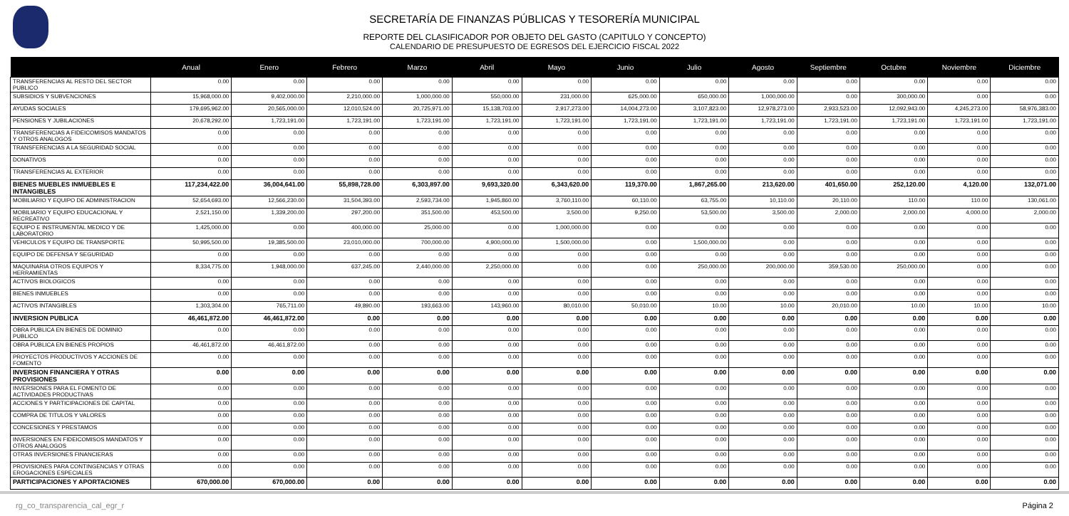SECRETARÍA DE FINANZAS PÚBLICAS Y TESORERÍA MUNICIPAL
REPORTE DEL CLASIFICADOR POR OBJETO DEL GASTO (CAPITULO Y CONCEPTO)
CALENDARIO DE PRESUPUESTO DE EGRESOS DEL EJERCICIO FISCAL 2022
| | Anual | Enero | Febrero | Marzo | Abril | Mayo | Junio | Julio | Agosto | Septiembre | Octubre | Noviembre | Diciembre |
| --- | --- | --- | --- | --- | --- | --- | --- | --- | --- | --- | --- | --- | --- |
| TRANSFERENCIAS AL RESTO DEL SECTOR PUBLICO | 0.00 | 0.00 | 0.00 | 0.00 | 0.00 | 0.00 | 0.00 | 0.00 | 0.00 | 0.00 | 0.00 | 0.00 | 0.00 |
| SUBSIDIOS Y SUBVENCIONES | 15,968,000.00 | 9,402,000.00 | 2,210,000.00 | 1,000,000.00 | 550,000.00 | 231,000.00 | 625,000.00 | 650,000.00 | 1,000,000.00 | 0.00 | 300,000.00 | 0.00 | 0.00 |
| AYUDAS SOCIALES | 179,695,962.00 | 20,565,000.00 | 12,010,524.00 | 20,725,971.00 | 15,138,703.00 | 2,917,273.00 | 14,004,273.00 | 3,107,823.00 | 12,978,273.00 | 2,933,523.00 | 12,092,943.00 | 4,245,273.00 | 58,976,383.00 |
| PENSIONES Y JUBILACIONES | 20,678,292.00 | 1,723,191.00 | 1,723,191.00 | 1,723,191.00 | 1,723,191.00 | 1,723,191.00 | 1,723,191.00 | 1,723,191.00 | 1,723,191.00 | 1,723,191.00 | 1,723,191.00 | 1,723,191.00 | 1,723,191.00 |
| TRANSFERENCIAS A FIDEICOMISOS MANDATOS Y OTROS ANALOGOS | 0.00 | 0.00 | 0.00 | 0.00 | 0.00 | 0.00 | 0.00 | 0.00 | 0.00 | 0.00 | 0.00 | 0.00 | 0.00 |
| TRANSFERENCIAS A LA SEGURIDAD SOCIAL | 0.00 | 0.00 | 0.00 | 0.00 | 0.00 | 0.00 | 0.00 | 0.00 | 0.00 | 0.00 | 0.00 | 0.00 | 0.00 |
| DONATIVOS | 0.00 | 0.00 | 0.00 | 0.00 | 0.00 | 0.00 | 0.00 | 0.00 | 0.00 | 0.00 | 0.00 | 0.00 | 0.00 |
| TRANSFERENCIAS AL EXTERIOR | 0.00 | 0.00 | 0.00 | 0.00 | 0.00 | 0.00 | 0.00 | 0.00 | 0.00 | 0.00 | 0.00 | 0.00 | 0.00 |
| BIENES MUEBLES INMUEBLES E INTANGIBLES | 117,234,422.00 | 36,004,641.00 | 55,898,728.00 | 6,303,897.00 | 9,693,320.00 | 6,343,620.00 | 119,370.00 | 1,867,265.00 | 213,620.00 | 401,650.00 | 252,120.00 | 4,120.00 | 132,071.00 |
| MOBILIARIO Y EQUIPO DE ADMINISTRACION | 52,654,693.00 | 12,566,230.00 | 31,504,393.00 | 2,593,734.00 | 1,945,860.00 | 3,760,110.00 | 60,110.00 | 63,755.00 | 10,110.00 | 20,110.00 | 110.00 | 110.00 | 130,061.00 |
| MOBILIARIO Y EQUIPO EDUCACIONAL Y RECREATIVO | 2,521,150.00 | 1,339,200.00 | 297,200.00 | 351,500.00 | 453,500.00 | 3,500.00 | 9,250.00 | 53,500.00 | 3,500.00 | 2,000.00 | 2,000.00 | 4,000.00 | 2,000.00 |
| EQUIPO E INSTRUMENTAL MEDICO Y DE LABORATORIO | 1,425,000.00 | 0.00 | 400,000.00 | 25,000.00 | 0.00 | 1,000,000.00 | 0.00 | 0.00 | 0.00 | 0.00 | 0.00 | 0.00 | 0.00 |
| VEHICULOS Y EQUIPO DE TRANSPORTE | 50,995,500.00 | 19,385,500.00 | 23,010,000.00 | 700,000.00 | 4,900,000.00 | 1,500,000.00 | 0.00 | 1,500,000.00 | 0.00 | 0.00 | 0.00 | 0.00 | 0.00 |
| EQUIPO DE DEFENSA Y SEGURIDAD | 0.00 | 0.00 | 0.00 | 0.00 | 0.00 | 0.00 | 0.00 | 0.00 | 0.00 | 0.00 | 0.00 | 0.00 | 0.00 |
| MAQUINARIA OTROS EQUIPOS Y HERRAMIENTAS | 8,334,775.00 | 1,948,000.00 | 637,245.00 | 2,440,000.00 | 2,250,000.00 | 0.00 | 0.00 | 250,000.00 | 200,000.00 | 359,530.00 | 250,000.00 | 0.00 | 0.00 |
| ACTIVOS BIOLOGICOS | 0.00 | 0.00 | 0.00 | 0.00 | 0.00 | 0.00 | 0.00 | 0.00 | 0.00 | 0.00 | 0.00 | 0.00 | 0.00 |
| BIENES INMUEBLES | 0.00 | 0.00 | 0.00 | 0.00 | 0.00 | 0.00 | 0.00 | 0.00 | 0.00 | 0.00 | 0.00 | 0.00 | 0.00 |
| ACTIVOS INTANGIBLES | 1,303,304.00 | 765,711.00 | 49,890.00 | 193,663.00 | 143,960.00 | 80,010.00 | 50,010.00 | 10.00 | 10.00 | 20,010.00 | 10.00 | 10.00 | 10.00 |
| INVERSION PUBLICA | 46,461,872.00 | 46,461,872.00 | 0.00 | 0.00 | 0.00 | 0.00 | 0.00 | 0.00 | 0.00 | 0.00 | 0.00 | 0.00 | 0.00 |
| OBRA PUBLICA EN BIENES DE DOMINIO PUBLICO | 0.00 | 0.00 | 0.00 | 0.00 | 0.00 | 0.00 | 0.00 | 0.00 | 0.00 | 0.00 | 0.00 | 0.00 | 0.00 |
| OBRA PUBLICA EN BIENES PROPIOS | 46,461,872.00 | 46,461,872.00 | 0.00 | 0.00 | 0.00 | 0.00 | 0.00 | 0.00 | 0.00 | 0.00 | 0.00 | 0.00 | 0.00 |
| PROYECTOS PRODUCTIVOS Y ACCIONES DE FOMENTO | 0.00 | 0.00 | 0.00 | 0.00 | 0.00 | 0.00 | 0.00 | 0.00 | 0.00 | 0.00 | 0.00 | 0.00 | 0.00 |
| INVERSION FINANCIERA Y OTRAS PROVISIONES | 0.00 | 0.00 | 0.00 | 0.00 | 0.00 | 0.00 | 0.00 | 0.00 | 0.00 | 0.00 | 0.00 | 0.00 | 0.00 |
| INVERSIONES PARA EL FOMENTO DE ACTIVIDADES PRODUCTIVAS | 0.00 | 0.00 | 0.00 | 0.00 | 0.00 | 0.00 | 0.00 | 0.00 | 0.00 | 0.00 | 0.00 | 0.00 | 0.00 |
| ACCIONES Y PARTICIPACIONES DE CAPITAL | 0.00 | 0.00 | 0.00 | 0.00 | 0.00 | 0.00 | 0.00 | 0.00 | 0.00 | 0.00 | 0.00 | 0.00 | 0.00 |
| COMPRA DE TITULOS Y VALORES | 0.00 | 0.00 | 0.00 | 0.00 | 0.00 | 0.00 | 0.00 | 0.00 | 0.00 | 0.00 | 0.00 | 0.00 | 0.00 |
| CONCESIONES Y PRESTAMOS | 0.00 | 0.00 | 0.00 | 0.00 | 0.00 | 0.00 | 0.00 | 0.00 | 0.00 | 0.00 | 0.00 | 0.00 | 0.00 |
| INVERSIONES EN FIDEICOMISOS MANDATOS Y OTROS ANALOGOS | 0.00 | 0.00 | 0.00 | 0.00 | 0.00 | 0.00 | 0.00 | 0.00 | 0.00 | 0.00 | 0.00 | 0.00 | 0.00 |
| OTRAS INVERSIONES FINANCIERAS | 0.00 | 0.00 | 0.00 | 0.00 | 0.00 | 0.00 | 0.00 | 0.00 | 0.00 | 0.00 | 0.00 | 0.00 | 0.00 |
| PROVISIONES PARA CONTINGENCIAS Y OTRAS EROGACIONES ESPECIALES | 0.00 | 0.00 | 0.00 | 0.00 | 0.00 | 0.00 | 0.00 | 0.00 | 0.00 | 0.00 | 0.00 | 0.00 | 0.00 |
| PARTICIPACIONES Y APORTACIONES | 670,000.00 | 670,000.00 | 0.00 | 0.00 | 0.00 | 0.00 | 0.00 | 0.00 | 0.00 | 0.00 | 0.00 | 0.00 | 0.00 |
rg_co_transparencia_cal_egr_r Página 2